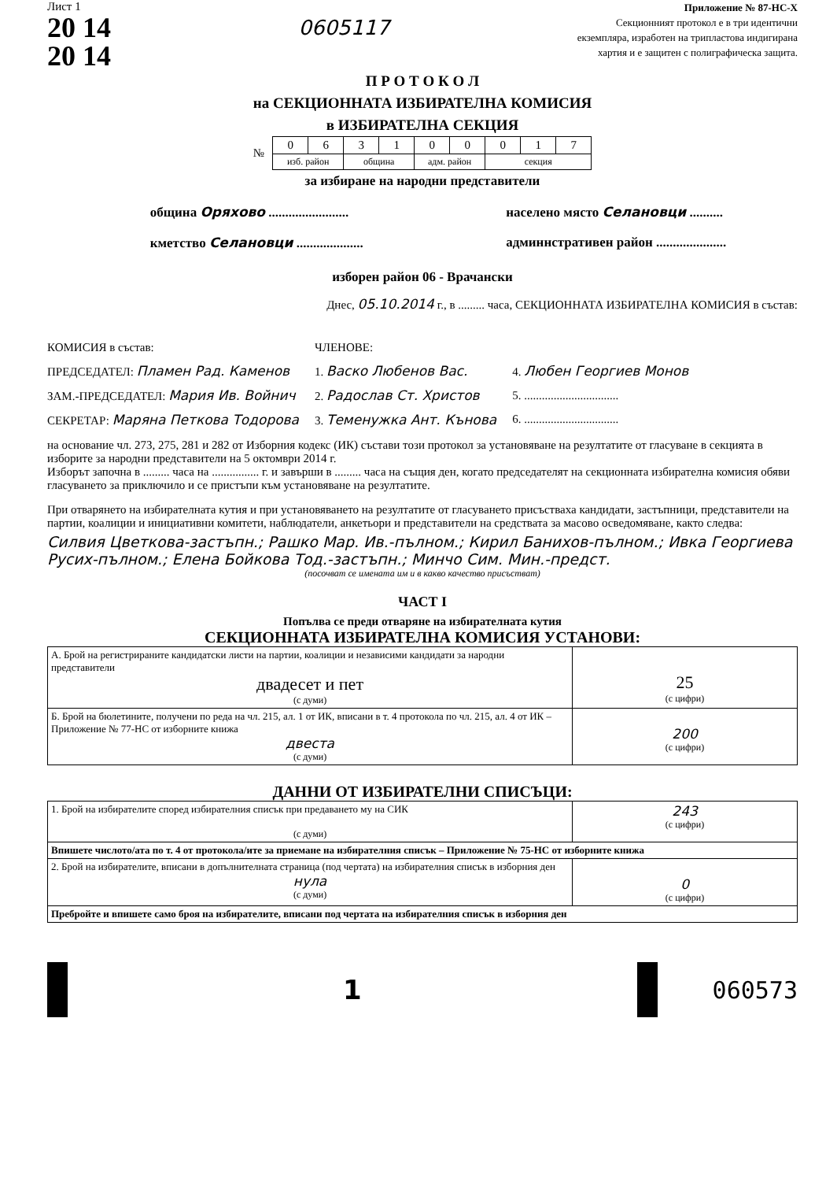Лист 1
20 14
20 14
0605117
Приложение № 87-НС-X
Секционният протокол е в три идентични
екземпляра, изработен на трипластова индигирана
хартия и е защитен с полиграфическа защита.
П Р О Т О К О Л
на СЕКЦИОННАТА ИЗБИРАТЕЛНА КОМИСИЯ
в ИЗБИРАТЕЛНА СЕКЦИЯ
№
| 0 | 6 | 3 | 1 | 0 | 0 | 0 | 1 | 7 |
| изб. район | | община | | адм. район | | секция | | |
за избиране на народни представители
община Оряхово ........................
кметство Селановци ....................
населено място Селановци ..........
админнстративен район .....................
изборен район 06 - Врачански
Днес, 05.10.2014 г., в ......... часа, СЕКЦИОННАТА ИЗБИРАТЕЛНА КОМИСИЯ в състав:
КОМИСИЯ в състав:
ПРЕДСЕДАТЕЛ: Пламен Рад. Каменов
ЗАМ.-ПРЕДСЕДАТЕЛ: Мария Ив. Войнич
СЕКРЕТАР: Маряна Петкова Тодорова
ЧЛЕНОВЕ:
1. Васко Любенов Вас.
2. Радослав Ст. Христов
3. Теменужка Ант. Кънова
4. Любен Георгиев Монов
5. ................................
6. ................................
на основание чл. 273, 275, 281 и 282 от Изборния кодекс (ИК) състави този протокол за установяване на резултатите от гласуване в секцията в изборите за народни представители на 5 октомври 2014 г.
Изборът започна в ......... часа на ................ г. и завърши в ......... часа на същия ден, когато председателят на секционната избирателна комисия обяви гласуването за приключило и се пристъпи към установяване на резултатите.
При отварянето на избирателната кутия и при установяването на резултатите от гласуването присъстваха кандидати, застъпници, представители на партии, коалиции и инициативни комитети, наблюдатели, анкетьори и представители на средствата за масово осведомяване, както следва:
Силвия Цветкова-застъпн.; Рашко Мар. Ив.-пълном.; Кирил Банихов-пълном.; Ивка Георгиева Русих-пълном.; Елена Бойкова Тод.-застъпн.; Минчо Сим. Мин.-предст.
(посочват се имената им и в какво качество присъстват)
ЧАСТ I
Попълва се преди отваряне на избирателната кутия
СЕКЦИОННАТА ИЗБИРАТЕЛНА КОМИСИЯ УСТАНОВИ:
| А. Брой на регистрираните кандидатски листи на партии, коалиции и независими кандидати за народни представители двадесет и пет (с думи) | 25 (с цифри) |
| Б. Брой на бюлетините, получени по реда на чл. 215, ал. 1 от ИК, вписани в т. 4 протокола по чл. 215, ал. 4 от ИК – Приложение № 77-НС от изборните книжа двеста (с думи) | 200 (с цифри) |
ДАННИ ОТ ИЗБИРАТЕЛНИ СПИСЪЦИ:
| 1. Брой на избирателите според избирателния списък при предаването му на СИК (с думи) | 243 (с цифри) |
| Впишете числото/ата по т. 4 от протокола/ите за приемане на избирателния списък – Приложение № 75-НС от изборните книжа | |
| 2. Брой на избирателите, вписани в допълнителната страница (под чертата) на избирателния списък в изборния ден нула (с думи) | 0 (с цифри) |
| Пребройте и впишете само броя на избирателите, вписани под чертата на избирателния списък в изборния ден | |
1 060573